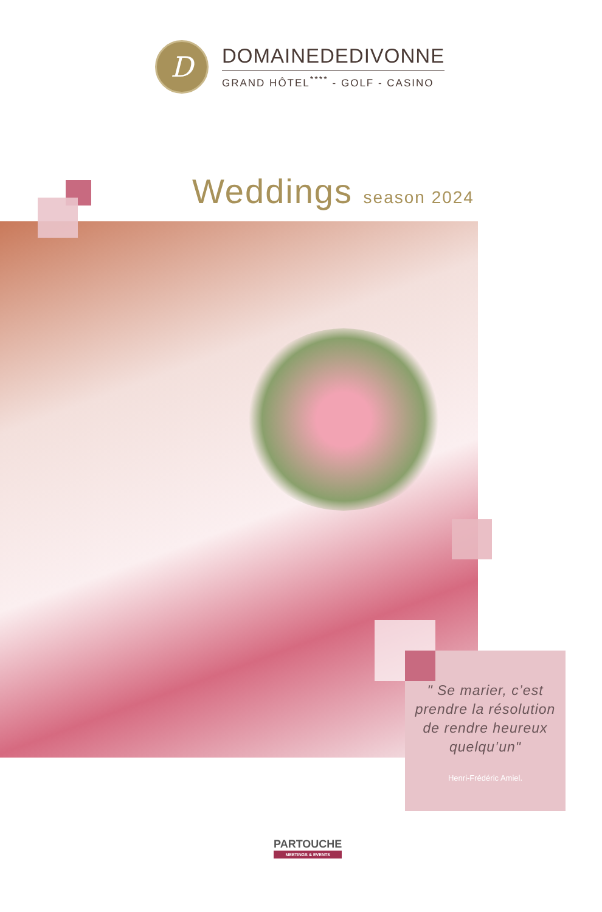D
DOMAINEDEDIVONNE
GRAND HÔTEL<sup>****</sup> - GOLF - CASINO
Weddings season 2024
" Se marier, c’est prendre la résolution de rendre heureux quelqu’un"
Henri-Frédéric Amiel.
PARTOUCHE
MEETINGS & EVENTS